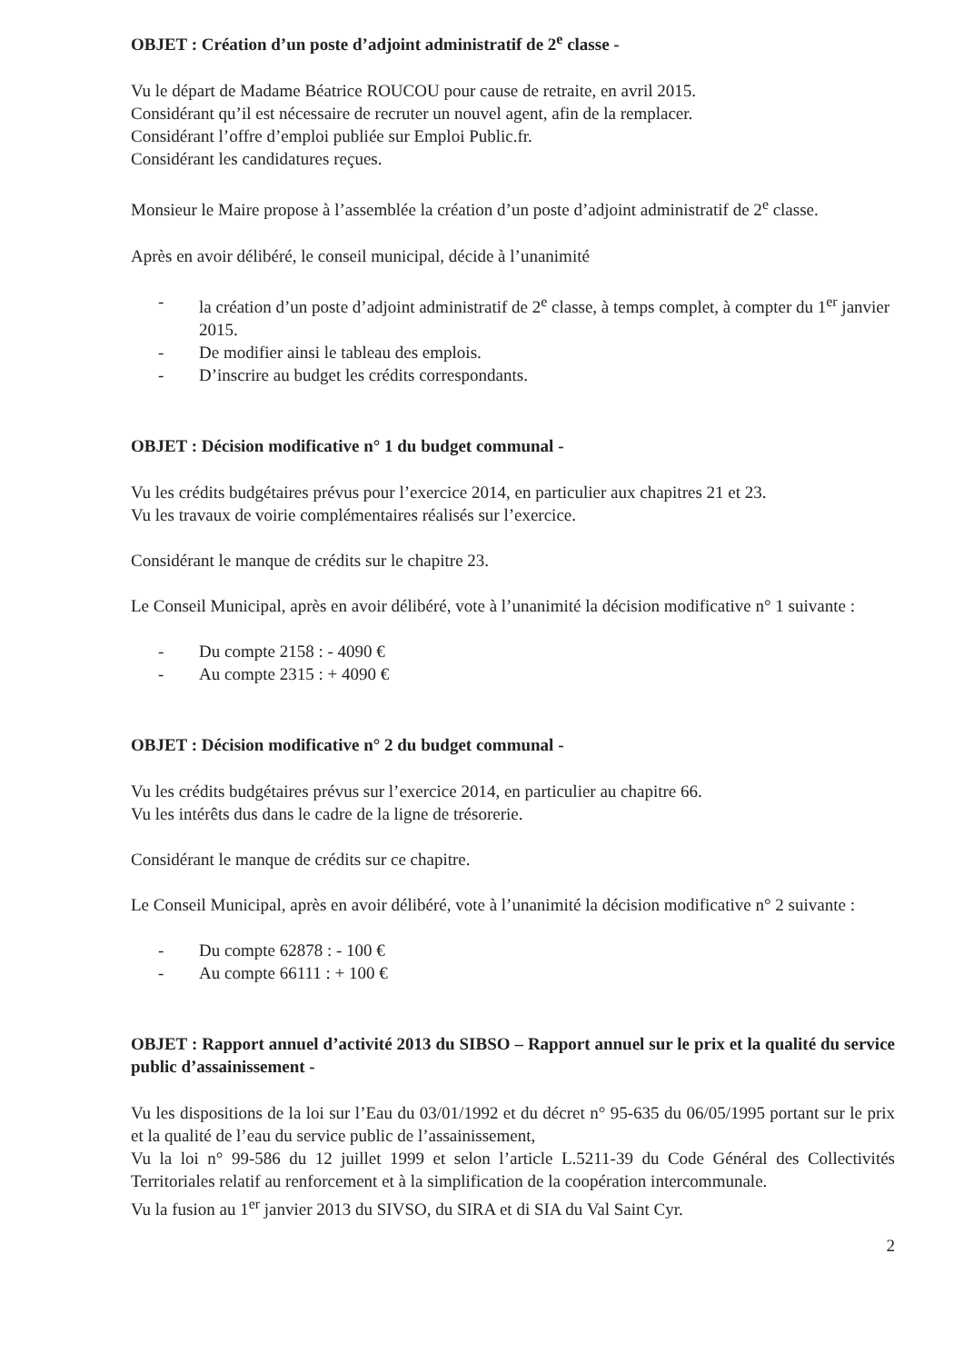OBJET : Création d’un poste d’adjoint administratif de 2<sup>e</sup> classe -
Vu le départ de Madame Béatrice ROUCOU pour cause de retraite, en avril 2015.
Considérant qu’il est nécessaire de recruter un nouvel agent, afin de la remplacer.
Considérant l’offre d’emploi publiée sur Emploi Public.fr.
Considérant les candidatures reçues.
Monsieur le Maire propose à l’assemblée la création d’un poste d’adjoint administratif de 2<sup>e</sup> classe.
Après en avoir délibéré, le conseil municipal, décide à l’unanimité
- la création d’un poste d’adjoint administratif de 2<sup>e</sup> classe, à temps complet, à compter du 1<sup>er</sup> janvier 2015.
- De modifier ainsi le tableau des emplois.
- D’inscrire au budget les crédits correspondants.
OBJET : Décision modificative n° 1 du budget communal -
Vu les crédits budgétaires prévus pour l’exercice 2014, en particulier aux chapitres 21 et 23.
Vu les travaux de voirie complémentaires réalisés sur l’exercice.
Considérant le manque de crédits sur le chapitre 23.
Le Conseil Municipal, après en avoir délibéré, vote à l’unanimité la décision modificative n° 1 suivante :
- Du compte 2158 : - 4090 €
- Au compte 2315 : + 4090 €
OBJET : Décision modificative n° 2 du budget communal -
Vu les crédits budgétaires prévus sur l’exercice 2014, en particulier au chapitre 66.
Vu les intérêts dus dans le cadre de la ligne de trésorerie.
Considérant le manque de crédits sur ce chapitre.
Le Conseil Municipal, après en avoir délibéré, vote à l’unanimité la décision modificative n° 2 suivante :
- Du compte 62878 : - 100 €
- Au compte 66111 : + 100 €
OBJET : Rapport annuel d’activité 2013 du SIBSO – Rapport annuel sur le prix et la qualité du service public d’assainissement -
Vu les dispositions de la loi sur l’Eau du 03/01/1992 et du décret n° 95-635 du 06/05/1995 portant sur le prix et la qualité de l’eau du service public de l’assainissement,
Vu la loi n° 99-586 du 12 juillet 1999 et selon l’article L.5211-39 du Code Général des Collectivités Territoriales relatif au renforcement et à la simplification de la coopération intercommunale.
Vu la fusion au 1<sup>er</sup> janvier 2013 du SIVSO, du SIRA et di SIA du Val Saint Cyr.
2